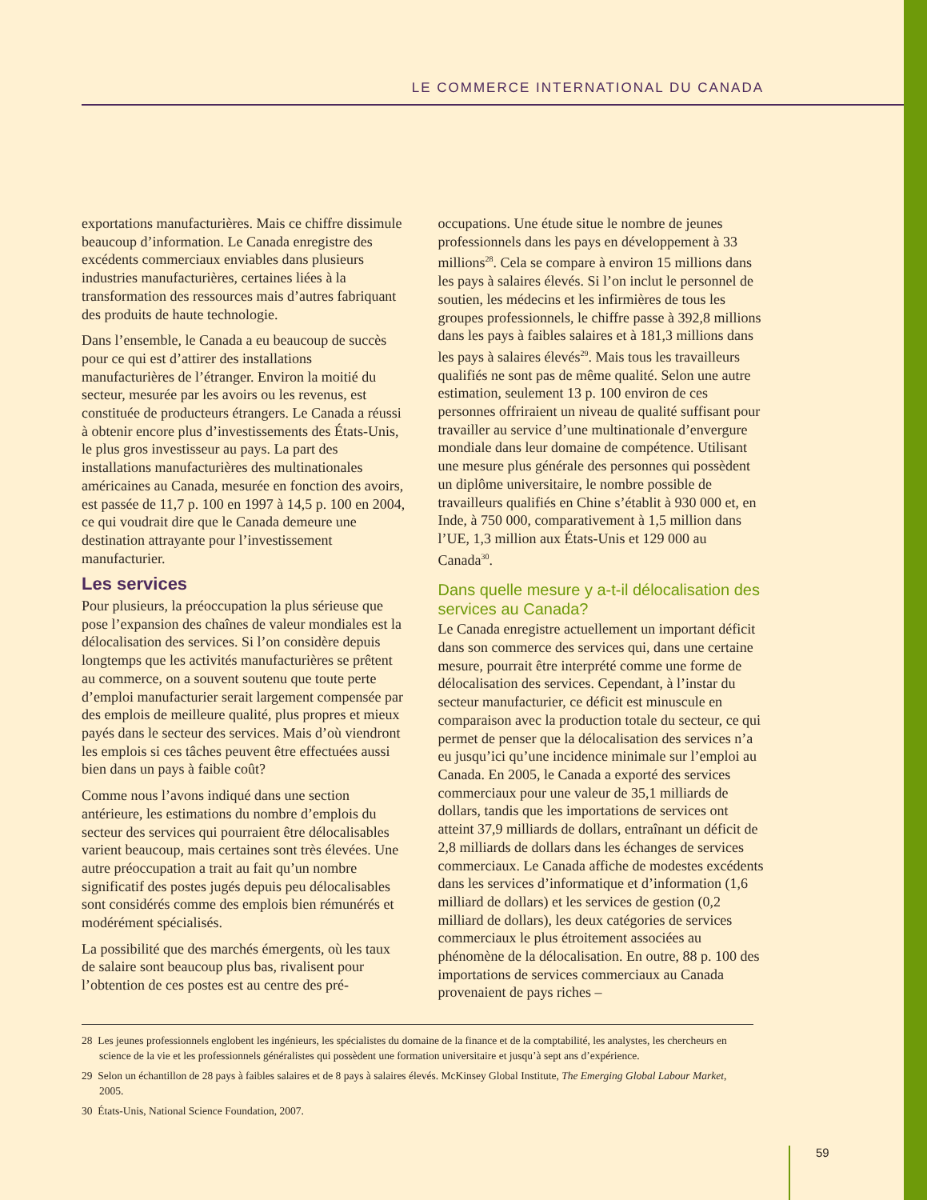LE COMMERCE INTERNATIONAL DU CANADA
exportations manufacturières. Mais ce chiffre dissimule beaucoup d’information. Le Canada enregistre des excédents commerciaux enviables dans plusieurs industries manufacturières, certaines liées à la transformation des ressources mais d’autres fabriquant des produits de haute technologie.
Dans l’ensemble, le Canada a eu beaucoup de succès pour ce qui est d’attirer des installations manufacturières de l’étranger. Environ la moitié du secteur, mesurée par les avoirs ou les revenus, est constituée de producteurs étrangers. Le Canada a réussi à obtenir encore plus d’investissements des États-Unis, le plus gros investisseur au pays. La part des installations manufacturières des multinationales américaines au Canada, mesurée en fonction des avoirs, est passée de 11,7 p. 100 en 1997 à 14,5 p. 100 en 2004, ce qui voudrait dire que le Canada demeure une destination attrayante pour l’investissement manufacturier.
Les services
Pour plusieurs, la préoccupation la plus sérieuse que pose l’expansion des chaînes de valeur mondiales est la délocalisation des services. Si l’on considère depuis longtemps que les activités manufacturières se prêtent au commerce, on a souvent soutenu que toute perte d’emploi manufacturier serait largement compensée par des emplois de meilleure qualité, plus propres et mieux payés dans le secteur des services. Mais d’où viendront les emplois si ces tâches peuvent être effectuées aussi bien dans un pays à faible coût?
Comme nous l’avons indiqué dans une section antérieure, les estimations du nombre d’emplois du secteur des services qui pourraient être délocalisables varient beaucoup, mais certaines sont très élevées. Une autre préoccupation a trait au fait qu’un nombre significatif des postes jugés depuis peu délocalisables sont considérés comme des emplois bien rémunérés et modérément spécialisés.
La possibilité que des marchés émergents, où les taux de salaire sont beaucoup plus bas, rivalisent pour l’obtention de ces postes est au centre des pré-
occupations. Une étude situe le nombre de jeunes professionnels dans les pays en développement à 33 millions<sup>28</sup>. Cela se compare à environ 15 millions dans les pays à salaires élevés. Si l’on inclut le personnel de soutien, les médecins et les infirmières de tous les groupes professionnels, le chiffre passe à 392,8 millions dans les pays à faibles salaires et à 181,3 millions dans les pays à salaires élevés<sup>29</sup>. Mais tous les travailleurs qualifiés ne sont pas de même qualité. Selon une autre estimation, seulement 13 p. 100 environ de ces personnes offriraient un niveau de qualité suffisant pour travailler au service d’une multinationale d’envergure mondiale dans leur domaine de compétence. Utilisant une mesure plus générale des personnes qui possèdent un diplôme universitaire, le nombre possible de travailleurs qualifiés en Chine s’établit à 930 000 et, en Inde, à 750 000, comparativement à 1,5 million dans l’UE, 1,3 million aux États-Unis et 129 000 au Canada<sup>30</sup>.
Dans quelle mesure y a-t-il délocalisation des services au Canada?
Le Canada enregistre actuellement un important déficit dans son commerce des services qui, dans une certaine mesure, pourrait être interprété comme une forme de délocalisation des services. Cependant, à l’instar du secteur manufacturier, ce déficit est minuscule en comparaison avec la production totale du secteur, ce qui permet de penser que la délocalisation des services n’a eu jusqu’ici qu’une incidence minimale sur l’emploi au Canada. En 2005, le Canada a exporté des services commerciaux pour une valeur de 35,1 milliards de dollars, tandis que les importations de services ont atteint 37,9 milliards de dollars, entraînant un déficit de 2,8 milliards de dollars dans les échanges de services commerciaux. Le Canada affiche de modestes excédents dans les services d’informatique et d’information (1,6 milliard de dollars) et les services de gestion (0,2 milliard de dollars), les deux catégories de services commerciaux le plus étroitement associées au phénomène de la délocalisation. En outre, 88 p. 100 des importations de services commerciaux au Canada provenaient de pays riches –
28 Les jeunes professionnels englobent les ingénieurs, les spécialistes du domaine de la finance et de la comptabilité, les analystes, les chercheurs en science de la vie et les professionnels généralistes qui possèdent une formation universitaire et jusqu’à sept ans d’expérience.
29 Selon un échantillon de 28 pays à faibles salaires et de 8 pays à salaires élevés. McKinsey Global Institute, The Emerging Global Labour Market, 2005.
30 États-Unis, National Science Foundation, 2007.
59